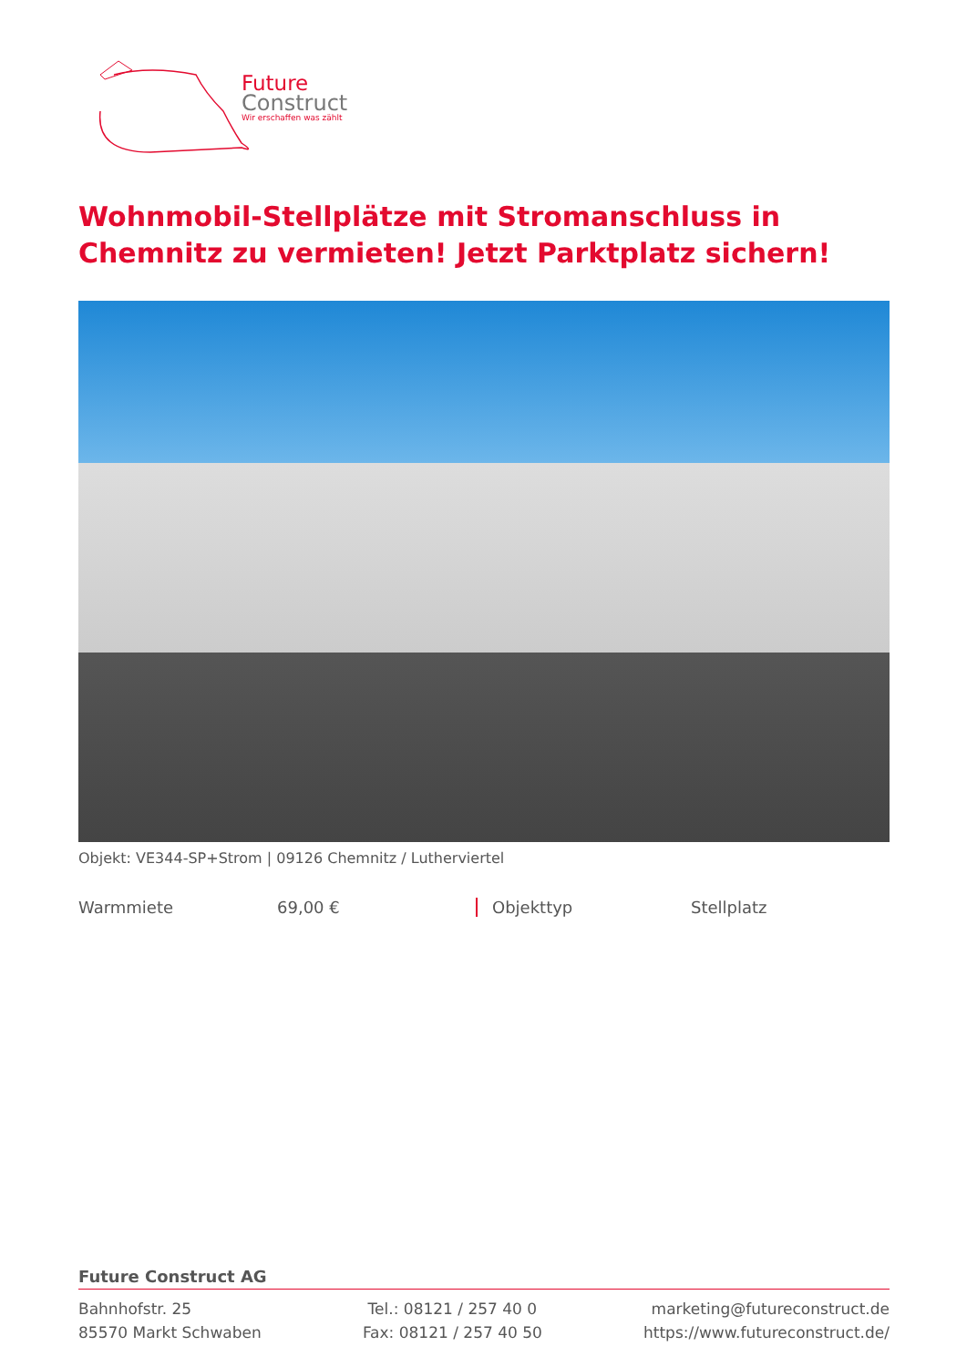Future
Construct
Wir erschaffen was zählt
Wohnmobil-Stellplätze mit Stromanschluss in Chemnitz zu vermieten! Jetzt Parktplatz sichern!
Objekt: VE344-SP+Strom | 09126 Chemnitz / Lutherviertel
Warmmiete 69,00 € Objekttyp Stellplatz
Future Construct AG
Bahnhofstr. 25
85570 Markt Schwaben
Tel.: 08121 / 257 40 0
Fax: 08121 / 257 40 50
marketing@futureconstruct.de
https://www.futureconstruct.de/